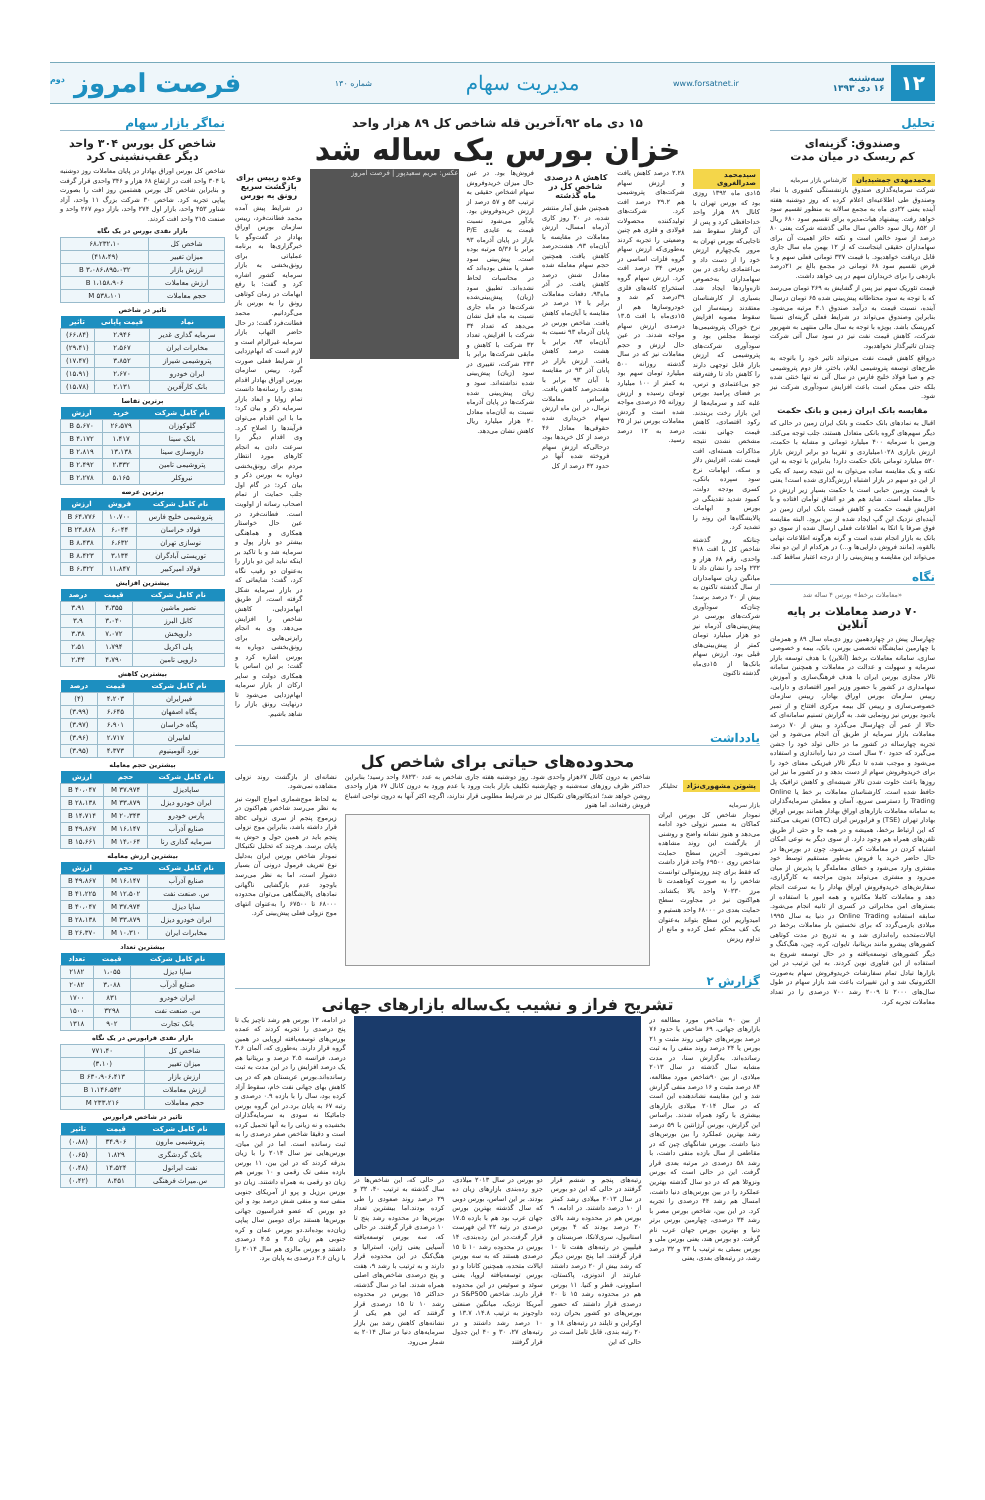۱۲ سه‌شنبه
۱۶ دی ۱۳۹۳
www.forsatnet.ir مدیریت سهام شماره ۱۳۰ فرصت امروز <sup>دوم</sup>
تحلیل
وصندوق: گزینه‌ای
کم ریسک در میان مدت
محمدمهدی جمشیدیان
کارشناس بازار سرمایه
شرکت سرمایه‌گذاری صندوق بازنشستگی کشوری با نماد وصندوق طی اطلاعیه‌ای اعلام کرده که روز دوشنبه هفته آینده یعنی ۲۲دی ماه به مجمع سالانه به منظور تقسیم سود خواهد رفت. پیشنهاد هیات‌مدیره برای تقسیم سود ۶۸۰ ریال از ۸۵۲ ریال سود خالص سال مالی گذشته شرکت یعنی ۸۰ درصد از سود خالص است و نکته حائز اهمیت آن برای سهامداران حقیقی اینجاست که از ۱۲ بهمن ماه سال جاری قابل دریافت خواهدبود. با قیمت ۳۳۷ تومانی فعلی سهم و با فرض تقسیم سود ۶۸ تومانی در مجمع بالغ بر ۲۱درصد بازدهی را برای خریداران سهم در پی خواهد داشت.
قیمت تئوریک سهم نیز پس از گشایش به ۲۶۹ تومان می‌رسد که با توجه به سود محتاطانه پیش‌بینی شده ۶۵ تومان درسال آینده، نسبت قیمت به درآمد صندوق ۴.۱ مرتبه می‌شود. بنابراین وصندوق می‌تواند در شرایط فعلی گزینه‌ای نسبتا کم‌ریسک باشد. بویژه با توجه به سال مالی منتهی به شهریور شرکت، کاهش قیمت نفت نیز در سود سال آتی شرکت چندان تاثیرگذار نخواهدبود.
درواقع کاهش قیمت نفت می‌تواند تاثیر خود را باتوجه به طرح‌های توسعه پتروشیمی ایلام، باختر، فاز دوم پتروشیمی جم و صبا فولاد خلیج فارس در سال آتی نه تنها خنثی شده بلکه حتی ممکن است باعث افزایش سودآوری شرکت نیز شود.
مقایسه بانک ایران زمین و بانک حکمت
اقبال به نمادهای بانک حکمت و بانک ایران زمین در حالی که دیگر سهم‌های گروه بانکی متعادل هستند، جلب توجه می‌کند. وزمین با سرمایه ۴۰۰ میلیارد تومانی و مشابه با حکمت، ارزش بازاری ۱۰۲۸میلیاردی و تقریبا دو برابر ارزش بازار ۵۲۰ میلیارد تومانی بانک حکمت دارد! بنابراین با توجه به این نکته و یک مقایسه ساده می‌توان به این نتیجه رسید که یکی از این دو سهم در بازار اشتباه ارزش‌گذاری شده است! یعنی یا قیمت وزمین حبابی است یا حکمت بسیار زیر ارزش در حال معامله است. شاید هم هر دو اتفاق توأمان افتاده و با افزایش قیمت حکمت و کاهش قیمت بانک ایران زمین در آینده‌ای نزدیک این گپ ایجاد شده از بین برود. البته مقایسه فوق صرفا با اتکا به اطلاعات فعلی ارسال شده از سوی دو بانک به بازار انجام شده است و گرنه هرگونه اطلاعات نهایی بالقوه، (مانند فروش دارایی‌ها و...) در هرکدام از این دو نماد می‌تواند این مقایسه و پیش‌بینی را از درجه اعتبار ساقط کند.
نگاه
«معاملات برخط» بورس ۴ ساله شد
۷۰ درصد معاملات بر پایه آنلاین
چهارسال پیش در چهاردهمین روز دی‌ماه سال ۸۹ و همزمان با چهارمین نمایشگاه تخصصی بورس، بانک، بیمه و خصوصی سازی، سامانه معاملات برخط (آنلاین) با هدف توسعه بازار سرمایه و سهولت و عدالت در معاملات و همچنین سامانه تالار مجازی بورس ایران با هدف فرهنگ‌سازی و آموزش سهامداری در کشور با حضور وزیر امور اقتصادی و دارایی، رییس سازمان بورس اوراق بهادار، رییس سازمان خصوصی‌سازی و رییس کل بیمه مرکزی افتتاح و از تمبر یادبود بورس نیز رونمایی شد. به گزارش تسنیم سامانه‌ای که حالا از عمر آن چهارسال می‌گذرد و بیش از ۷۰ درصد معاملات بازار سرمایه از طریق آن انجام می‌شود و این تجربه چهارساله در کشور ما در حالی تولد خود را جشن می‌گیرد که حدود ۲۰ سال است در دنیا راه‌اندازی و استفاده می‌شود و موجب شده تا دیگر تالار فیزیکی معنای خود را برای خریدوفروش سهام از دست بدهد و در کشور ما نیز این روزها باعث خلوت شدن تالار شیشه‌ای و کاهش ترافیک پل حافظ شده است. کارشناسان معاملات بر خط یا Online Trading را دسترسی سریع، آسان و مطمئن سرمایه‌گذاران به سامانه معاملات بازارهای اوراق بهادار همانند بورس اوراق بهادار تهران (TSE) و فرابورس ایران (OTC) تعریف می‌کنند که این ارتباط برخط، همیشه و در همه جا و حتی از طریق تلفن‌های همراه هم وجود دارد. از سوی دیگر به نوعی امکان اشتباه کردن در معاملات کم می‌شود، چون در بورس‌ها در حال حاضر خرید یا فروش به‌طور مستقیم توسط خود مشتری وارد می‌شود و خطای معامله‌گر یا پذیرش از میان می‌رود و مشتری می‌تواند بدون مراجعه به کارگزاری، سفارش‌های خریدوفروش اوراق بهادار را به سرعت انجام دهد و معاملات کاملا مکانیزه و همه امور با استفاده از بسترهای امن مخابراتی در کسری از ثانیه انجام می‌شود. سابقه استفاده Online Trading در دنیا به سال ۱۹۹۵ میلادی بازمی‌گردد که برای نخستین بار معاملات برخط در ایالات‌متحده راه‌اندازی شد و به تدریج در مدت کوتاهی کشورهای پیشرو مانند بریتانیا، تایوان، کره، چین، هنگ‌کنگ و دیگر کشورهای توسعه‌یافته و در حال توسعه شروع به استفاده از این فناوری نوین کردند. به این ترتیب در این بازارها تبادل تمام سفارشات خریدوفروش سهام به‌صورت الکترونیک شد و این تغییرات باعث شد بازار سهام در طول سال‌های ۲۰۰۰ تا ۲۰۰۹ رشد ۷۰۰ درصدی را در تعداد معاملات تجربه کرد.
۱۵ دی ماه ۹۲،آخرین قله شاخص کل ۸۹ هزار واحد
خزان بورس یک ساله شد
سیدمحمد صدرالغروی
۱۵دی ماه ۱۳۹۲ روزی بود که بورس تهران با کانال ۸۹ هزار واحد خداحافظی کرد و پس از آن گرفتار سقوط شد تاجایی‌که بورس تهران به مرور یک‌چهارم ارزش خود را از دست داد و بی‌اعتمادی زیادی در بین سهامداران به‌خصوص تازه‌واردها ایجاد شد. بسیاری از کارشناسان معتقدند زمینه‌ساز این سقوط مصوبه افزایش نرخ خوراک پتروشیمی‌ها توسط مجلس بود و سودآوری شرکت‌های پتروشیمی که ارزش بازار قابل توجهی دارند را کاهش داد تا رفته‌رفته جو بی‌اعتمادی و ترس، بر فضای پرامید بورس غلبه کند و سرمایه‌ها از این بازار رخت بربندند. رکود اقتصادی، کاهش قیمت جهانی نفت، مشخص نشدن نتیجه مذاکرات هسته‌ای، افت قیمت نفت، افزایش دلار و سکه، ابهامات نرخ سود سپرده بانکی، کسری بودجه دولت، کمبود شدید نقدینگی در بورس و ابهامات پالایشگاه‌ها این روند را تشدید کرد.
چنانکه روز گذشته شاخص کل با افت ۴۱۸ واحدی، رقم ۶۸ هزار و ۲۳۲ واحد را نشان داد تا میانگین زیان سهامداران از سال گذشته تاکنون به بیش از ۲۰ درصد برسد؛ چنان‌که سودآوری شرکت‌های بورسی در پیش‌بینی‌های آذرماه نیز دو هزار میلیارد تومان کمتر از پیش‌بینی‌های قبلی بود. ارزش سهام بانک‌ها از ۱۵دی‌ماه گذشته تاکنون
۲.۲۸ درصد کاهش یافت و ارزش سهام شرکت‌های پتروشیمی هم ۲۹.۲ درصد افت کرد. شرکت‌های تولیدکننده محصولات فولادی و فلزی هم چنین وضعیتی را تجربه کردند به‌طوری‌که ارزش سهام گروه فلزات اساسی در بورس ۳۴ درصد افت کرد. ارزش سهام گروه استخراج کانه‌های فلزی ۳۹درصد کم شد و خودروسازها هم از ۱۵دی‌ماه با افت ۱۳.۵ درصدی ارزش سهام مواجه شدند. در عین حال ارزش و حجم معاملات نیز که در سال گذشته روزانه ۵۰۰ میلیارد تومان سهم بود به کمتر از ۱۰۰ میلیارد تومان رسیده و ارزش روزانه ۶۵ درصدی مواجه شده است و گردش معاملات بورس نیز از ۲۵ درصد به ۱۲ درصد رسید.
کاهش ۸ درصدی
شاخص کل در ماه گذشته
همچنین طبق آمار منتشر شده، در ۲۰ روز کاری آذرماه امسال، ارزش معاملات در مقایسه با آبان‌ماه ۹۳، هشت‌درصد کاهش یافت. همچنین حجم سهام معامله شده معادل شش درصد کاهش یافت. در آذر ماه۹۳، دفعات معاملات برابر با ۱۴ درصد در مقایسه با آبان‌ماه کاهش یافت. شاخص بورس در پایان آذرماه ۹۳ نسبت به آبان‌ماه ۹۳، برابر با هشت درصد کاهش یافت. ارزش بازار در پایان آذر ۹۳ در مقایسه با آبان ۹۳ برابر با هفت‌درصد کاهش یافت. براساس معاملات نرمال، در این ماه ارزش سهام خریداری شده حقوقی‌ها معادل ۴۶ درصد از کل خریدها بود، درحالی‌که ارزش سهام فروخته شده آنها در حدود ۴۲ درصد از کل
فروش‌ها بود. در عین حال میزان خریدوفروش سهام اشخاص حقیقی به ترتیب ۵۳ و ۵۷ درصد از ارزش خریدوفروش بود. یادآور می‌شود نسبت قیمت به عایدی P/E بازار در پایان آذرماه ۹۳ برابر با ۵/۳۶ مرتبه بوده است. پیش‌بینی سود صفر یا منفی بوده‌اند که در محاسبات لحاظ نشده‌اند. تطبیق سود (زیان) پیش‌بینی‌شده شرکت‌ها در ماه جاری نسبت به ماه قبل نشان می‌دهد که تعداد ۳۴ شرکت با افزایش، تعداد ۳۲ شرکت با کاهش و مابقی شرکت‌ها برابر با ۲۳۳ شرکت، تغییری در سود (زیان) پیش‌بینی شده نداشته‌اند. سود و زیان پیش‌بینی شده شرکت‌ها در پایان آذرماه نسبت به آبان‌ماه معادل ۲۰ هزار میلیارد ریال کاهش نشان می‌دهد.
عکس: مریم سعیدپور | فرصت امروز
وعده رییس برای بازگشت سریع رونق به بورس
در شرایط پیش آمده محمد فطانت‌فرد، رییس سازمان بورس اوراق بهادار در گفت‌وگو با خبرگزاری‌ها به برنامه عملیاتی برای رونق‌بخشی به بازار سرمایه کشور اشاره کرد و گفت: با رفع ابهامات در زمان کوتاهی رونق را به بورس باز می‌گردانیم. محمد فطانت‌فرد گفت: در حال حاضر التهاب بازار سرمایه غیرالزام است و لازم است که ابهام‌زدایی از شرایط فعلی صورت گیرد. رییس سازمان بورس اوراق بهادار اقدام بعدی را رسانه‌ها دانست تمام زوایا و ابعاد بازار سرمایه ذکر و بیان کرد: ما با این اقدام می‌توان فرآیندها را اصلاح کرد. وی اقدام دیگر را سرعت دادن به انجام کارهای مورد انتظار مردم برای رونق‌بخشی دوباره به بورس ذکر و بیان کرد: در گام اول جلب حمایت از تمام اصحاب رسانه از اولویت است. فطانت‌فرد در عین حال خواستار همکاری و هماهنگی بیشتر دو بازار پول و سرمایه شد و با تاکید بر اینکه نباید این دو بازار را به‌عنوان دو رقیب نگاه کرد، گفت: شایعاتی که در بازار سرمایه شکل گرفته است، از طریق ابهامزدایی، کاهش شاخص را افزایش می‌دهد. وی به انجام رایزنی‌هایی برای رونق‌بخشی دوباره به بورس اشاره کرد و گفت: بر این اساس با همکاری دولت و سایر ارکان از بازار سرمایه ابهام‌زدایی می‌شود تا درنهایت رونق بازار را شاهد باشیم.
یادداشت
محدوده‌های حیاتی برای شاخص کل
پشوتن مشهوری‌نژاد
تحلیلگر بازار سرمایه
نمودار شاخص کل بورس ایران کماکان به مسیر نزولی خود ادامه می‌دهد و هنوز نشانه واضح و روشنی از بازگشت این روند مشاهده نمی‌شود. آخرین سطح حمایت شاخص روی ۶۹۵۰۰ واحد قرار داشت که فقط برای چند روزمتوالی توانست شاخص را به صورت کوتاهمدت تا مرز ۷۰۲۳۰ واحد بالا بکشاند. هم‌اکنون نیز در مجاورت سطح حمایت بعدی در ۶۸۰۰۰ واحد هستیم و امیدواریم این سطح بتواند به‌عنوان یک کف محکم عمل کرده و مانع از تداوم ریزش
شاخص به درون کانال ۶۷هزار واحدی شود. روز دوشنبه هفته جاری شاخص به عدد ۶۸۲۳۰ واحد رسید؛ بنابراین حداکثر ظرف روزهای سه‌شنبه و چهارشنبه تکلیف بازار بابت ورود یا عدم ورود به درون کانال ۶۷ هزار واحدی روشن خواهد شد؛ اندیکاتورهای تکنیکال نیز در شرایط مطلوبی قرار ندارند، اگرچه اکثر آنها به درون نواحی اشباع فروش رفته‌اند، اما هنوز
نشانه‌ای از بازگشت روند نزولی مشاهده نمی‌شود.
به لحاظ موج‌شماری امواج الیوت نیز به نظر می‌رسد شاخص هم‌اکنون در زیرموج پنجم از سری نزولی abc قرار داشته باشد، بنابراین موج نزولی پنجم باید در همین حول و حوش به پایان برسد. هرچند که تحلیل تکنیکال نمودار شاخص بورس ایران به‌دلیل نوع تعریف فرمول درونی آن بسیار دشوار است، اما به نظر می‌رسد باوجود عدم بازگشایی ناگهانی نمادهای پالایشگاهی می‌توان محدوده ۶۸۰۰۰ تا ۶۷۵۰۰ را به‌عنوان انتهای موج نزولی فعلی پیش‌بینی کرد.
گزارش ۲
تشریح فراز و نشیب یک‌ساله بازارهای جهانی
از بین ۹۰ شاخص مورد مطالعه در بازارهای جهانی، ۶۹ شاخص یا حدود ۷۶ درصد بورس‌های جهانی روند مثبت و ۲۱ بورس یا ۲۴ درصد روند منفی را به ثبت رسانده‌اند. به‌گزارش سنا، در مدت مشابه سال گذشته در سال ۲۰۱۳ میلادی، از بین ۹۰شاخص مورد مطالعه، ۸۴ درصد مثبت و ۱۶ درصد منفی گزارش شد و این مقایسه نشاندهنده این است که در سال ۲۰۱۴ میلادی بازارهای بیشتری با رکود همراه شدند. براساس این گزارش، بورس آرژانتین با ۵۹ درصد رشد بهترین عملکرد را بین بورس‌های دنیا داشت. بورس شانگهای چین که در مقاطعی از سال بازده منفی داشت، با رشد ۵۸ درصدی در مرتبه بعدی قرار گرفت. این در حالی است که بورس ونزوئلا هم که در دو سال گذشته بهترین عملکرد را در بین بورس‌های دنیا داشت، امسال هم رشد ۴۴ درصدی را تجربه کرد. در این بین، شاخص بورس مصر با رشد ۳۴ درصدی، چهارمین بورس برتر دنیا و بهترین بورس جهان عرب نام گرفت. دو بورس هند، یعنی بورس ملی و بورس بمبئی به ترتیب با ۳۳ و ۳۲ درصد رشد، در رتبه‌های بعدی، یعنی
رتبه‌های پنجم و ششم قرار گرفتند در حالی که این دو بورس در سال ۲۰۱۳ میلادی رشد کمتر از ۱۰ درصد داشتند. در ادامه، ۹ بورس هم در محدوده رشد بالای ۲۰ درصد بودند که ۴ بورس استانبول، سری‌لانکا، صربستان و فیلیپین در رتبه‌های هفت تا ۱۰ قرار گرفتند. اما پنج بورس دیگر که رشد بیش از ۲۰ درصد داشتند عبارتند از اندونزی، پاکستان، اسلوونی، قطر و کنیا. ۱۱ بورس هم در محدوده رشد ۱۵ تا ۲۰ درصدی قرار داشتند که حضور بورس‌های دو کشور بحران زده اوکراین و تایلند در رتبه‌های ۱۸ و ۲۰ رتبه بندی، قابل تامل است در حالی که این
دو بورس در سال ۲۰۱۳ میلادی، جزو رده‌بندی بازارهای زیان ده بودند. بر این اساس، بورس دوبی که سال گذشته بهترین بورس جهان عرب بود هم با بازده ۱۷.۵ درصدی در رتبه ۲۲ این فهرست قرار گرفت.در این رده‌بندی، ۱۴ بورس در محدوده رشد ۱۰ تا ۱۵ درصدی هستند که به سه بورس ایالات متحده، همچنین کانادا و دو بورس توسعه‌یافته اروپا، یعنی سوئد و سوئیس در این محدوده قرار دارند. شاخص S&P500 در آمریکا نزدیک، میانگین صنعتی داوجونز به ترتیب ۱۴.۸، ۱۳.۷ و ۱۰ درصد رشد داشتند و در رتبه‌های ۲۷، ۳۰ و ۴۰ این جدول قرار گرفتند
در حالی که، این شاخص‌ها در سال گذشته به ترتیب ۴۰، ۳۲ و ۲۹ درصد روند صعودی را طی کرده بودند.اما بیشترین تعداد بورس‌ها در محدوده رشد پنج تا ۱۰ درصدی قرار گرفتند. در حالی که، سه بورس توسعه‌یافته آسیایی یعنی ژاپن، استرالیا و هنگ‌کنگ در این محدوده قرار دارند و به ترتیب با رشد ۹، هفت و پنج درصدی شاخص‌های اصلی همراه شدند. اما در سال گذشته، حداکثر ۱۵ بورس در محدوده رشد ۱۰ تا ۱۵ درصدی قرار گرفتند که این هم یکی از نشانه‌های کاهش رشد بین بازار سرمایه‌های دنیا در سال ۲۰۱۴ به شمار می‌رود.
در ادامه، ۱۲ بورس هم رشد ناچیز یک تا پنج درصدی را تجربه کردند که عمده بورس‌های توسعه‌یافته اروپایی در همین گروه قرار دارند. به‌طوری که، آلمان ۲.۶ درصد، فرانسه ۲.۵ درصد و بریتانیا هم یک درصد افزایش را در این مدت به ثبت رسانده‌اند.بورس عربستان هم که در پی کاهش بهای جهانی نفت خام، سقوط آزاد کرده بود، سال را با بازده ۰.۹ درصدی و رتبه ۶۷ به پایان برد.در این گروه بورس جامائیکا نه سودی به سرمایه‌گذاران بخشیده و نه زیانی را به آنها تحمیل کرده است و دقیقا شاخص صفر درصدی را به ثبت رسانده است. اما در این میان، بورس‌هایی نیز سال ۲۰۱۴ را با زیان بدرقه کردند که در این بین، ۱۱ بورس بازده منفی تک رقمی و ۱۰ بورس هم زیان دو رقمی به همراه داشتند. زیان دو بورس برزیل و پرو از آمریکای جنوبی منفی سه و منفی شش درصد بود و این دو بورس که عضو فدراسیون جهانی بورس‌ها هستند برای دومین سال پیاپی زیان‌ده بوده‌اند.دو بورس عمان و کره جنوبی هم زیان ۳.۵ و ۴.۵ درصدی داشتند و بورس مالزی هم سال ۲۰۱۴ را با زیان ۲.۶ درصدی به پایان برد.
نماگر بازار سهام
شاخص کل بورس ۳۰۴ واحد
دیگر عقب‌نشینی کرد
شاخص کل بورس اوراق بهادار در پایان معاملات روز دوشنبه با ۳۰۴ واحد افت در ارتفاع ۶۸ هزار و ۳۴۶ واحدی قرار گرفت و بنابراین شاخص کل بورس هشتمین روز افت را بصورت پیاپی تجربه کرد. شاخص ۳۰ شرکت بزرگ ۱۱ واحد، آزاد شناور ۴۵۳ واحد، بازار اول ۲۷۴ واحد، بازار دوم ۲۶۷ واحد و صنعت ۲۱۵ واحد افت کردند.
بازار نقدی بورس در یک نگاه
| شاخص کل | ۶۸،۲۳۲،۱۰ |
| میزان تغییر | (۴۱۸،۴۹) |
| ارزش بازار | ۳،۰۸۶،۸۹۵،۰۳۲ B |
| ارزش معاملات | ۱،۱۵۸،۹۰۶ B |
| حجم معاملات | ۵۳۸،۱۰۱ M |
تاثیر در شاخص
| نماد | قیمت پایانی | تاثیر |
| --- | --- | --- |
| سرمایه گذاری غدیر | ۲،۹۴۶ | (۶۶،۸۴) |
| مخابرات ایران | ۲،۵۶۷ | (۲۹،۴۱) |
| پتروشیمی شیراز | ۳،۸۵۲ | (۱۷،۴۷) |
| ایران خودرو | ۲،۶۷۰ | (۱۵،۹۱) |
| بانک کارآفرین | ۲،۱۳۱ | (۱۵،۷۸) |
برترین تقاضا
| نام کامل شرکت | خرید | ارزش |
| --- | --- | --- |
| گلوکوزان | ۲۶،۵۷۹ | ۵،۶۷۰ B |
| بانک سینا | ۱،۴۱۷ | ۴،۱۷۲ B |
| داروسازی سینا | ۱۳،۱۳۸ | ۲،۸۱۹ B |
| پتروشیمی تامین | ۲،۳۳۲ | ۲،۴۹۲ B |
| نیروکلر | ۵،۱۶۵ | ۲،۲۷۸ B |
برترین عرضه
| نام کامل شرکت | فروش | ارزش |
| --- | --- | --- |
| پتروشیمی خلیج فارس | ۱۰،۷۰۰ | ۶۴،۷۷۶ B |
| فولاد خراسان | ۶،۰۴۴ | ۲۴،۸۶۸ B |
| نوسازی تهران | ۶،۶۳۲ | ۸،۴۳۸ B |
| توریستی آبادگران | ۳،۱۳۴ | ۸،۴۲۳ B |
| فولاد امیرکبیر | ۱۱،۸۴۷ | ۶،۳۲۲ B |
بیشترین افزایش
| نام کامل شرکت | قیمت | درصد |
| --- | --- | --- |
| نصیر ماشین | ۴،۳۵۵ | ۳،۹۱ |
| کابل البرز | ۳،۰۴۰ | ۳،۹ |
| داروپخش | ۷،۰۷۲ | ۳،۳۸ |
| پلی اکریل | ۱،۷۹۴ | ۲،۵۱ |
| داروپی تامین | ۴،۷۹۰ | ۲،۴۴ |
بیشترین کاهش
| نام کامل شرکت | قیمت | درصد |
| --- | --- | --- |
| فیبرایران | ۴،۲۰۳ | (۴) |
| پگاه اصفهان | ۶،۶۴۵ | (۳،۹۹) |
| پگاه خراسان | ۶،۹۰۱ | (۳،۹۷) |
| لعابیران | ۲،۷۱۷ | (۳،۹۶) |
| نورد آلومینیوم | ۴،۳۷۳ | (۳،۹۵) |
بیشترین حجم معامله
| نام کامل شرکت | حجم | ارزش |
| --- | --- | --- |
| ساپادیزل | ۳۷،۹۷۴ M | ۴۰،۰۴۷ B |
| ایران خودرو دیزل | ۳۳،۸۷۹ M | ۲۸،۱۳۸ B |
| پارس خودرو | ۲۰،۳۴۳ M | ۱۴،۷۱۴ B |
| صنایع آذرآب | ۱۶،۱۴۷ M | ۴۹،۸۶۷ B |
| سرمایه گذاری رنا | ۱۴،۰۶۴ M | ۱۵،۶۶۱ B |
بیشترین ارزش معامله
| نام کامل شرکت | حجم | ارزش |
| --- | --- | --- |
| صنایع آذرآب | ۱۶،۱۴۷ M | ۴۹،۸۶۷ B |
| س. صنعت نفت | ۱۲،۵۰۲ M | ۴۱،۲۲۵ B |
| ساپا دیزل | ۳۷،۹۷۴ M | ۴۰،۰۴۷ B |
| ایران خودرو دیزل | ۳۳،۸۷۹ M | ۲۸،۱۳۸ B |
| مخابرات ایران | ۱۰،۳۱۰ M | ۲۶،۳۷۰ B |
بیشترین تعداد
| نام کامل شرکت | قیمت | تعداد |
| --- | --- | --- |
| ساپا دیزل | ۱،۰۵۵ | ۲۱۸۲ |
| صنایع آذرآب | ۳،۰۸۸ | ۲۰۸۲ |
| ایران خودرو | ۸۳۱ | ۱۷۰۰ |
| س. صنعت نفت | ۳۲۹۸ | ۱۵۰۰ |
| بانک تجارت | ۹۰۲ | ۱۳۱۸ |
بازار نقدی فرابورس در یک نگاه
| شاخص کل | ۷۷۱،۴۰ |
| میزان تغییر | (۳،۱۰) |
| ارزش بازار | ۶۳۰،۹۰۶،۴۱۳ B |
| ارزش معاملات | ۱،۱۴۶،۵۴۲ B |
| حجم معاملات | ۲۳۳،۲۱۶ M |
تاثیر در شاخص فرابورس
| نام کامل شرکت | قیمت | تاثیر |
| --- | --- | --- |
| پتروشیمی مارون | ۳۴،۹۰۶ | (۰،۸۸) |
| بانک گردشگری | ۱،۸۲۹ | (۰،۶۵) |
| نفت ایرانول | ۱۴،۵۲۴ | (۰،۴۸) |
| س.میراث فرهنگی | ۸،۴۵۱ | (۰،۴۲) |